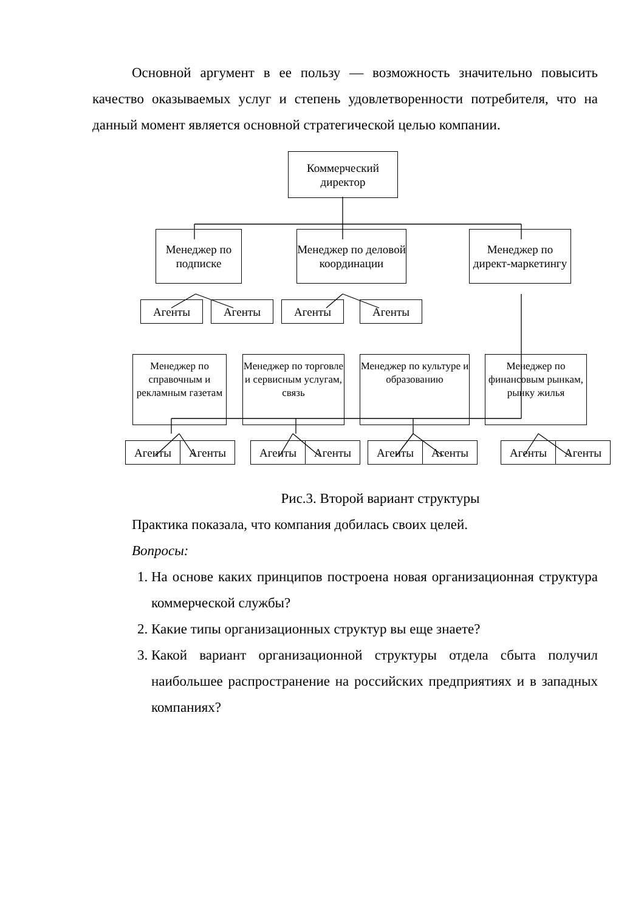Основной аргумент в ее пользу — возможность значительно повысить качество оказываемых услуг и степень удовлетворенности потребителя, что на данный момент является основной стратегической целью компании.
Коммерческий директор
Менеджер по подписке
Менеджер по деловой координации
Менеджер по директ-маркетингу
Агенты Агенты Агенты Агенты
Менеджер по справочным и рекламным газетам
Менеджер по торговле и сервисным услугам, связь
Менеджер по культуре и образованию
Менеджер по финансовым рынкам, рынку жилья
Агенты Агенты Агенты Агенты Агенты Агенты Агенты Агенты
Рис.3. Второй вариант структуры
Практика показала, что компания добилась своих целей.
Вопросы:
1. На основе каких принципов построена новая организационная структура коммерческой службы?
2. Какие типы организационных структур вы еще знаете?
3. Какой вариант организационной структуры отдела сбыта получил наибольшее распространение на российских предприятиях и в западных компаниях?